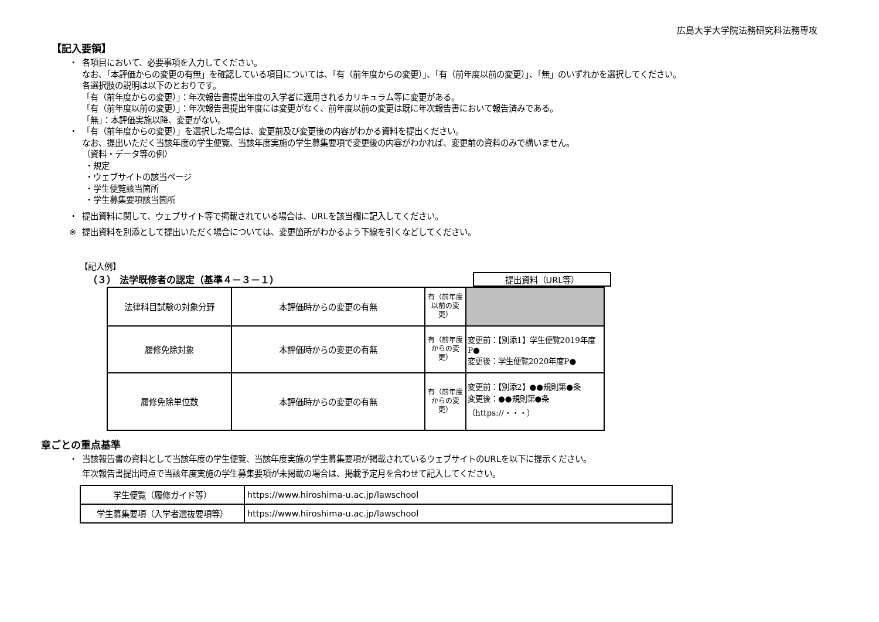広島大学大学院法務研究科法務専攻
【記入要領】
・ 各項目において、必要事項を入力してください。
なお、「本評価からの変更の有無」を確認している項目については、「有（前年度からの変更）」、「有（前年度以前の変更）」、「無」のいずれかを選択してください。
各選択肢の説明は以下のとおりです。
「有（前年度からの変更）」：年次報告書提出年度の入学者に適用されるカリキュラム等に変更がある。
「有（前年度以前の変更）」：年次報告書提出年度には変更がなく、前年度以前の変更は既に年次報告書において報告済みである。
「無」：本評価実施以降、変更がない。
・ 「有（前年度からの変更）」を選択した場合は、変更前及び変更後の内容がわかる資料を提出ください。
なお、提出いただく当該年度の学生便覧、当該年度実施の学生募集要項で変更後の内容がわかれば、変更前の資料のみで構いません。
（資料・データ等の例）
・規定
・ウェブサイトの該当ページ
・学生便覧該当箇所
・学生募集要項該当箇所
・ 提出資料に関して、ウェブサイト等で掲載されている場合は、URLを該当欄に記入してください。
※ 提出資料を別添として提出いただく場合については、変更箇所がわかるよう下線を引くなどしてください。
【記入例】
（３） 法学既修者の認定（基準４－３－１） 提出資料（URL等）
| 法律科目試験の対象分野 | 本評価時からの変更の有無 | 有（前年度以前の変更） | |
| 履修免除対象 | 本評価時からの変更の有無 | 有（前年度からの変更） | 変更前：【別添1】学生便覧2019年度P● 変更後：学生便覧2020年度P● |
| 履修免除単位数 | 本評価時からの変更の有無 | 有（前年度からの変更） | 変更前：【別添2】●●規則第●条 変更後：●●規則第●条 （https://・・・） |
章ごとの重点基準
・ 当該報告書の資料として当該年度の学生便覧、当該年度実施の学生募集要項が掲載されているウェブサイトのURLを以下に提示ください。
年次報告書提出時点で当該年度実施の学生募集要項が未掲載の場合は、掲載予定月を合わせて記入してください。
| 学生便覧（履修ガイド等） | https://www.hiroshima-u.ac.jp/lawschool |
| 学生募集要項（入学者選抜要項等） | https://www.hiroshima-u.ac.jp/lawschool |